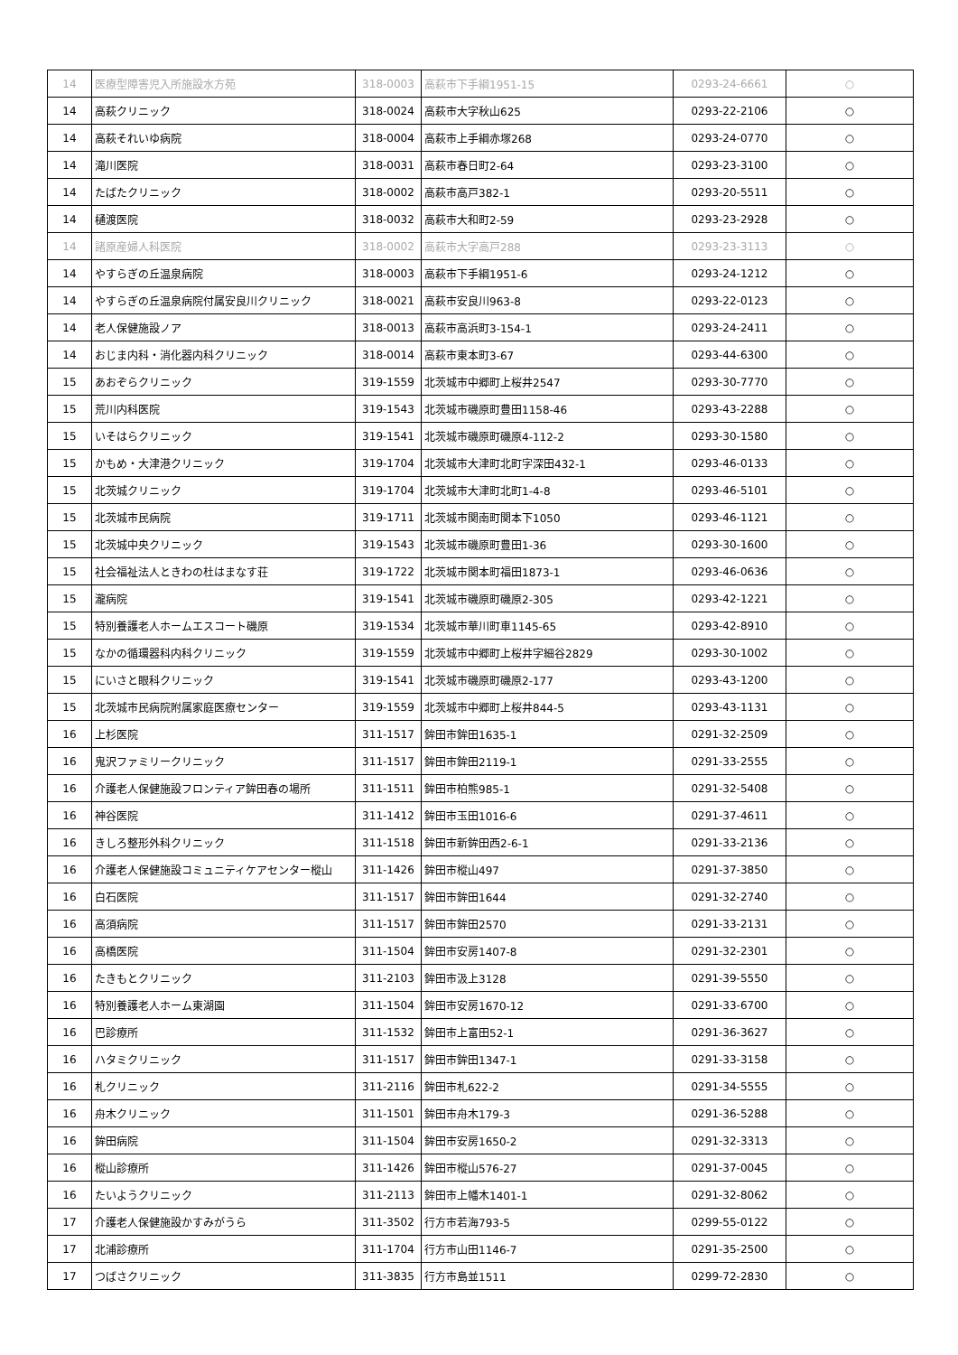| 14 | 医療型障害児入所施設水方苑 | 318-0003 | 高萩市下手綱1951-15 | 0293-24-6661 | ○ |
| 14 | 高萩クリニック | 318-0024 | 高萩市大字秋山625 | 0293-22-2106 | ○ |
| 14 | 高萩それいゆ病院 | 318-0004 | 高萩市上手綱赤塚268 | 0293-24-0770 | ○ |
| 14 | 滝川医院 | 318-0031 | 高萩市春日町2-64 | 0293-23-3100 | ○ |
| 14 | たばたクリニック | 318-0002 | 高萩市高戸382-1 | 0293-20-5511 | ○ |
| 14 | 樋渡医院 | 318-0032 | 高萩市大和町2-59 | 0293-23-2928 | ○ |
| 14 | 諸原産婦人科医院 | 318-0002 | 高萩市大字高戸288 | 0293-23-3113 | ○ |
| 14 | やすらぎの丘温泉病院 | 318-0003 | 高萩市下手綱1951-6 | 0293-24-1212 | ○ |
| 14 | やすらぎの丘温泉病院付属安良川クリニック | 318-0021 | 高萩市安良川963-8 | 0293-22-0123 | ○ |
| 14 | 老人保健施設ノア | 318-0013 | 高萩市高浜町3-154-1 | 0293-24-2411 | ○ |
| 14 | おじま内科・消化器内科クリニック | 318-0014 | 高萩市東本町3-67 | 0293-44-6300 | ○ |
| 15 | あおぞらクリニック | 319-1559 | 北茨城市中郷町上桜井2547 | 0293-30-7770 | ○ |
| 15 | 荒川内科医院 | 319-1543 | 北茨城市磯原町豊田1158-46 | 0293-43-2288 | ○ |
| 15 | いそはらクリニック | 319-1541 | 北茨城市磯原町磯原4-112-2 | 0293-30-1580 | ○ |
| 15 | かもめ・大津港クリニック | 319-1704 | 北茨城市大津町北町字深田432-1 | 0293-46-0133 | ○ |
| 15 | 北茨城クリニック | 319-1704 | 北茨城市大津町北町1-4-8 | 0293-46-5101 | ○ |
| 15 | 北茨城市民病院 | 319-1711 | 北茨城市関南町関本下1050 | 0293-46-1121 | ○ |
| 15 | 北茨城中央クリニック | 319-1543 | 北茨城市磯原町豊田1-36 | 0293-30-1600 | ○ |
| 15 | 社会福祉法人ときわの杜はまなす荘 | 319-1722 | 北茨城市関本町福田1873-1 | 0293-46-0636 | ○ |
| 15 | 瀧病院 | 319-1541 | 北茨城市磯原町磯原2-305 | 0293-42-1221 | ○ |
| 15 | 特別養護老人ホームエスコート磯原 | 319-1534 | 北茨城市華川町車1145-65 | 0293-42-8910 | ○ |
| 15 | なかの循環器科内科クリニック | 319-1559 | 北茨城市中郷町上桜井字細谷2829 | 0293-30-1002 | ○ |
| 15 | にいさと眼科クリニック | 319-1541 | 北茨城市磯原町磯原2-177 | 0293-43-1200 | ○ |
| 15 | 北茨城市民病院附属家庭医療センター | 319-1559 | 北茨城市中郷町上桜井844-5 | 0293-43-1131 | ○ |
| 16 | 上杉医院 | 311-1517 | 鉾田市鉾田1635-1 | 0291-32-2509 | ○ |
| 16 | 鬼沢ファミリークリニック | 311-1517 | 鉾田市鉾田2119-1 | 0291-33-2555 | ○ |
| 16 | 介護老人保健施設フロンティア鉾田春の場所 | 311-1511 | 鉾田市柏熊985-1 | 0291-32-5408 | ○ |
| 16 | 神谷医院 | 311-1412 | 鉾田市玉田1016-6 | 0291-37-4611 | ○ |
| 16 | きしろ整形外科クリニック | 311-1518 | 鉾田市新鉾田西2-6-1 | 0291-33-2136 | ○ |
| 16 | 介護老人保健施設コミュニティケアセンター樅山 | 311-1426 | 鉾田市樅山497 | 0291-37-3850 | ○ |
| 16 | 白石医院 | 311-1517 | 鉾田市鉾田1644 | 0291-32-2740 | ○ |
| 16 | 高須病院 | 311-1517 | 鉾田市鉾田2570 | 0291-33-2131 | ○ |
| 16 | 高橋医院 | 311-1504 | 鉾田市安房1407-8 | 0291-32-2301 | ○ |
| 16 | たきもとクリニック | 311-2103 | 鉾田市汲上3128 | 0291-39-5550 | ○ |
| 16 | 特別養護老人ホーム東湖園 | 311-1504 | 鉾田市安房1670-12 | 0291-33-6700 | ○ |
| 16 | 巴診療所 | 311-1532 | 鉾田市上富田52-1 | 0291-36-3627 | ○ |
| 16 | ハタミクリニック | 311-1517 | 鉾田市鉾田1347-1 | 0291-33-3158 | ○ |
| 16 | 札クリニック | 311-2116 | 鉾田市札622-2 | 0291-34-5555 | ○ |
| 16 | 舟木クリニック | 311-1501 | 鉾田市舟木179-3 | 0291-36-5288 | ○ |
| 16 | 鉾田病院 | 311-1504 | 鉾田市安房1650-2 | 0291-32-3313 | ○ |
| 16 | 樅山診療所 | 311-1426 | 鉾田市樅山576-27 | 0291-37-0045 | ○ |
| 16 | たいようクリニック | 311-2113 | 鉾田市上幡木1401-1 | 0291-32-8062 | ○ |
| 17 | 介護老人保健施設かすみがうら | 311-3502 | 行方市若海793-5 | 0299-55-0122 | ○ |
| 17 | 北浦診療所 | 311-1704 | 行方市山田1146-7 | 0291-35-2500 | ○ |
| 17 | つばさクリニック | 311-3835 | 行方市島並1511 | 0299-72-2830 | ○ |